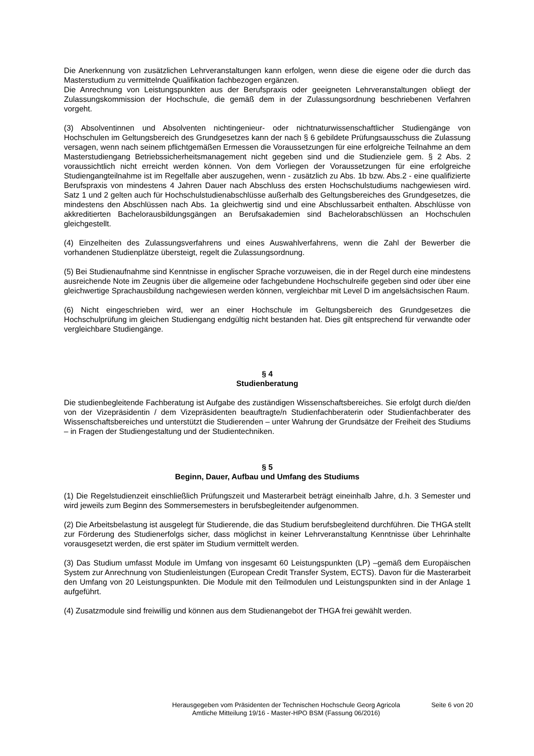Die Anerkennung von zusätzlichen Lehrveranstaltungen kann erfolgen, wenn diese die eigene oder die durch das Masterstudium zu vermittelnde Qualifikation fachbezogen ergänzen.
Die Anrechnung von Leistungspunkten aus der Berufspraxis oder geeigneten Lehrveranstaltungen obliegt der Zulassungskommission der Hochschule, die gemäß dem in der Zulassungsordnung beschriebenen Verfahren vorgeht.
(3) Absolventinnen und Absolventen nichtingenieur- oder nichtnaturwissenschaftlicher Studiengänge von Hochschulen im Geltungsbereich des Grundgesetzes kann der nach § 6 gebildete Prüfungsausschuss die Zulassung versagen, wenn nach seinem pflichtgemäßen Ermessen die Voraussetzungen für eine erfolgreiche Teilnahme an dem Masterstudiengang Betriebssicherheitsmanagement nicht gegeben sind und die Studienziele gem. § 2 Abs. 2 voraussichtlich nicht erreicht werden können. Von dem Vorliegen der Voraussetzungen für eine erfolgreiche Studiengangteilnahme ist im Regelfalle aber auszugehen, wenn - zusätzlich zu Abs. 1b bzw. Abs.2 - eine qualifizierte Berufspraxis von mindestens 4 Jahren Dauer nach Abschluss des ersten Hochschulstudiums nachgewiesen wird. Satz 1 und 2 gelten auch für Hochschulstudienabschlüsse außerhalb des Geltungsbereiches des Grundgesetzes, die mindestens den Abschlüssen nach Abs. 1a gleichwertig sind und eine Abschlussarbeit enthalten. Abschlüsse von akkreditierten Bachelorausbildungsgängen an Berufsakademien sind Bachelorabschlüssen an Hochschulen gleichgestellt.
(4) Einzelheiten des Zulassungsverfahrens und eines Auswahlverfahrens, wenn die Zahl der Bewerber die vorhandenen Studienplätze übersteigt, regelt die Zulassungsordnung.
(5) Bei Studienaufnahme sind Kenntnisse in englischer Sprache vorzuweisen, die in der Regel durch eine mindestens ausreichende Note im Zeugnis über die allgemeine oder fachgebundene Hochschulreife gegeben sind oder über eine gleichwertige Sprachausbildung nachgewiesen werden können, vergleichbar mit Level D im angelsächsischen Raum.
(6) Nicht eingeschrieben wird, wer an einer Hochschule im Geltungsbereich des Grundgesetzes die Hochschulprüfung im gleichen Studiengang endgültig nicht bestanden hat. Dies gilt entsprechend für verwandte oder vergleichbare Studiengänge.
§ 4
Studienberatung
Die studienbegleitende Fachberatung ist Aufgabe des zuständigen Wissenschaftsbereiches. Sie erfolgt durch die/den von der Vizepräsidentin / dem Vizepräsidenten beauftragte/n Studienfachberaterin oder Studienfachberater des Wissenschaftsbereiches und unterstützt die Studierenden – unter Wahrung der Grundsätze der Freiheit des Studiums – in Fragen der Studiengestaltung und der Studientechniken.
§ 5
Beginn, Dauer, Aufbau und Umfang des Studiums
(1) Die Regelstudienzeit einschließlich Prüfungszeit und Masterarbeit beträgt eineinhalb Jahre, d.h. 3 Semester und wird jeweils zum Beginn des Sommersemesters in berufsbegleitender aufgenommen.
(2) Die Arbeitsbelastung ist ausgelegt für Studierende, die das Studium berufsbegleitend durchführen. Die THGA stellt zur Förderung des Studienerfolgs sicher, dass möglichst in keiner Lehrveranstaltung Kenntnisse über Lehrinhalte vorausgesetzt werden, die erst später im Studium vermittelt werden.
(3) Das Studium umfasst Module im Umfang von insgesamt 60 Leistungspunkten (LP) –gemäß dem Europäischen System zur Anrechnung von Studienleistungen (European Credit Transfer System, ECTS). Davon für die Masterarbeit den Umfang von 20 Leistungspunkten. Die Module mit den Teilmodulen und Leistungspunkten sind in der Anlage 1 aufgeführt.
(4) Zusatzmodule sind freiwillig und können aus dem Studienangebot der THGA frei gewählt werden.
Herausgegeben vom Präsidenten der Technischen Hochschule Georg Agricola
Amtliche Mitteilung 19/16 - Master-HPO BSM (Fassung 06/2016)
Seite 6 von 20